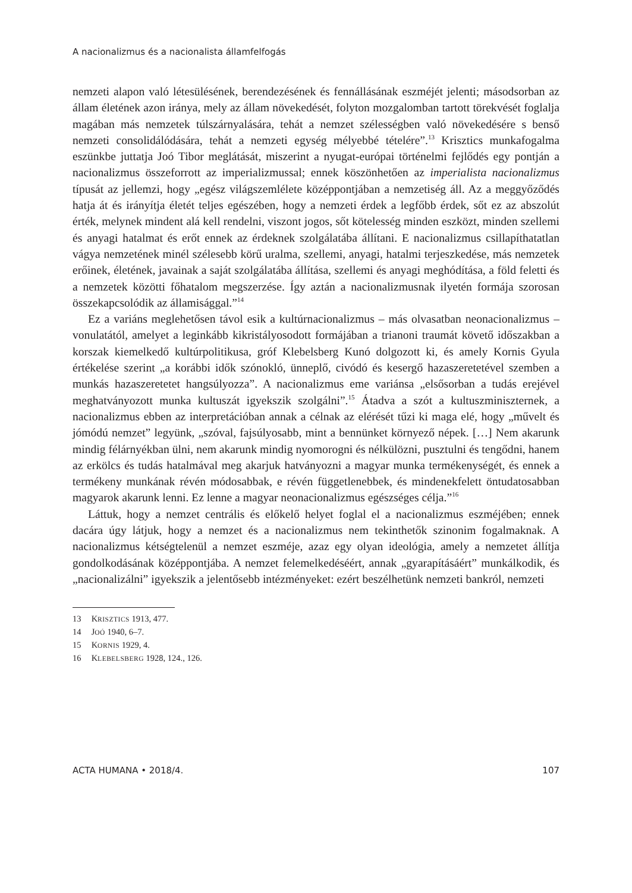A nacionalizmus és a nacionalista államfelfogás
nemzeti alapon való létesülésének, berendezésének és fennállásának eszméjét jelenti; másodsorban az állam életének azon iránya, mely az állam növekedését, folyton mozgalomban tartott törekvését foglalja magában más nemzetek túlszárnyalására, tehát a nemzet szélességben való növekedésére s benső nemzeti consolidálódására, tehát a nemzeti egység mélyebbé tételére”.<sup>13</sup> Krisztics munkafogalma eszünkbe juttatja Joó Tibor meglátását, miszerint a nyugat-európai történelmi fejlődés egy pontján a nacionalizmus összeforrott az imperializmussal; ennek köszönhetően az imperialista nacionalizmus típusát az jellemzi, hogy „egész világszemlélete középpontjában a nemzetiség áll. Az a meggyőződés hatja át és irányítja életét teljes egészében, hogy a nemzeti érdek a legfőbb érdek, sőt ez az abszolút érték, melynek mindent alá kell rendelni, viszont jogos, sőt kötelesség minden eszközt, minden szellemi és anyagi hatalmat és erőt ennek az érdeknek szolgálatába állítani. E nacionalizmus csillapíthatatlan vágya nemzetének minél szélesebb körű uralma, szellemi, anyagi, hatalmi terjeszkedése, más nemzetek erőinek, életének, javainak a saját szolgálatába állítása, szellemi és anyagi meghódítása, a föld feletti és a nemzetek közötti főhatalom megszerzése. Így aztán a nacionalizmusnak ilyetén formája szorosan összekapcsolódik az államisággal.”<sup>14</sup>
Ez a variáns meglehetősen távol esik a kultúrnacionalizmus – más olvasatban neonacionalizmus – vonulatától, amelyet a leginkább kikristályosodott formájában a trianoni traumát követő időszakban a korszak kiemelkedő kultúrpolitikusa, gróf Klebelsberg Kunó dolgozott ki, és amely Kornis Gyula értékelése szerint „a korábbi idők szónokló, ünneplő, civódó és kesergő hazaszeretetével szemben a munkás hazaszeretetet hangsúlyozza”. A nacionalizmus eme variánsa „elsősorban a tudás erejével meghatványozott munka kultuszát igyekszik szolgálni”.<sup>15</sup> Átadva a szót a kultuszminiszternek, a nacionalizmus ebben az interpretációban annak a célnak az elérését tűzi ki maga elé, hogy „művelt és jómódú nemzet” legyünk, „szóval, fajsúlyosabb, mint a bennünket környező népek. […] Nem akarunk mindig félárnyékban ülni, nem akarunk mindig nyomorogni és nélkülözni, pusztulni és tengődni, hanem az erkölcs és tudás hatalmával meg akarjuk hatványozni a magyar munka termékenységét, és ennek a termékeny munkának révén módosabbak, e révén függetlenebbek, és mindenekfelett öntudatosabban magyarok akarunk lenni. Ez lenne a magyar neonacionalizmus egészséges célja.”<sup>16</sup>
Láttuk, hogy a nemzet centrális és előkelő helyet foglal el a nacionalizmus eszméjében; ennek dacára úgy látjuk, hogy a nemzet és a nacionalizmus nem tekinthetők szinonim fogalmaknak. A nacionalizmus kétségtelenül a nemzet eszméje, azaz egy olyan ideológia, amely a nemzetet állítja gondolkodásának középpontjába. A nemzet felemelkedéséért, annak „gyarapításáért” munkálkodik, és „nacionalizálni” igyekszik a jelentősebb intézményeket: ezért beszélhetünk nemzeti bankról, nemzeti
13 KRISZTICS 1913, 477.
14 JOÓ 1940, 6–7.
15 KORNIS 1929, 4.
16 KLEBELSBERG 1928, 124., 126.
ACTA HUMANA • 2018/4. 107